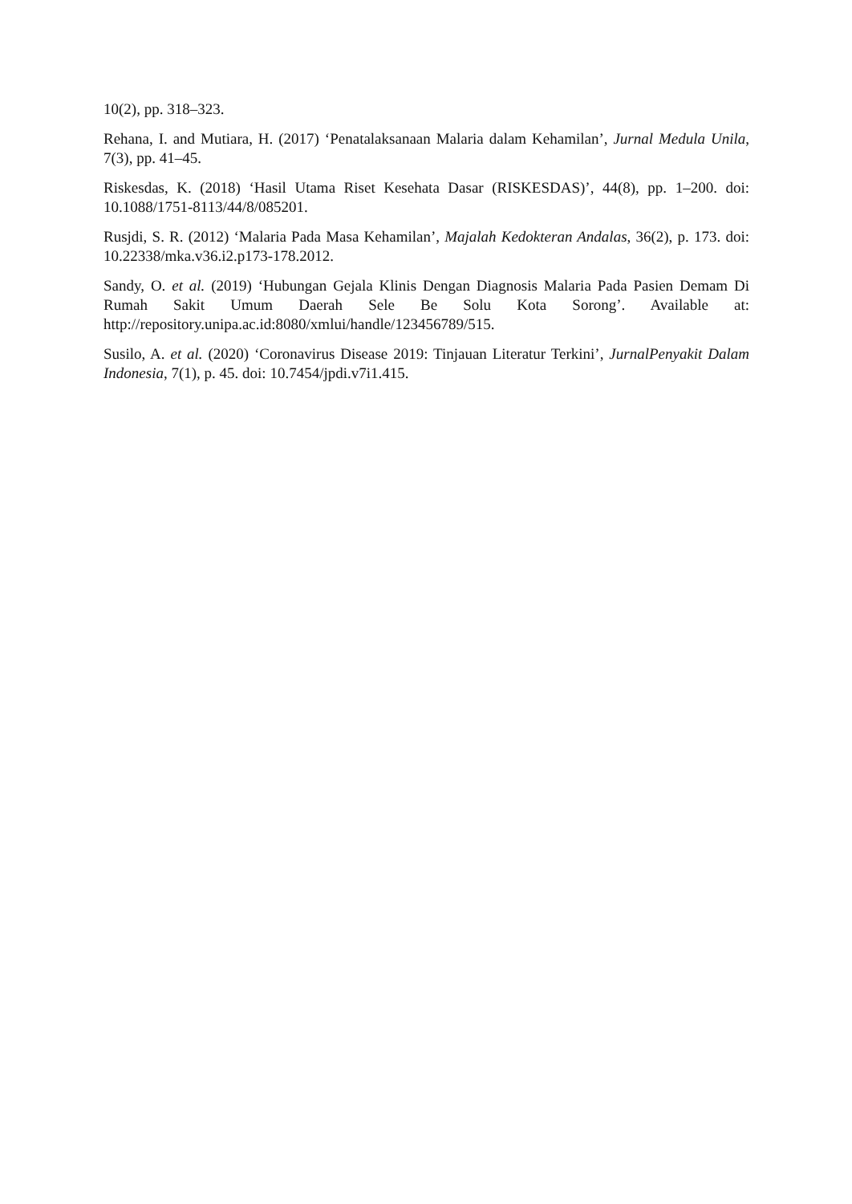10(2), pp. 318–323.
Rehana, I. and Mutiara, H. (2017) ‘Penatalaksanaan Malaria dalam Kehamilan’, Jurnal Medula Unila, 7(3), pp. 41–45.
Riskesdas, K. (2018) ‘Hasil Utama Riset Kesehata Dasar (RISKESDAS)’, 44(8), pp. 1–200. doi: 10.1088/1751-8113/44/8/085201.
Rusjdi, S. R. (2012) ‘Malaria Pada Masa Kehamilan’, Majalah Kedokteran Andalas, 36(2), p. 173. doi: 10.22338/mka.v36.i2.p173-178.2012.
Sandy, O. et al. (2019) ‘Hubungan Gejala Klinis Dengan Diagnosis Malaria Pada Pasien Demam Di Rumah Sakit Umum Daerah Sele Be Solu Kota Sorong’. Available at: http://repository.unipa.ac.id:8080/xmlui/handle/123456789/515.
Susilo, A. et al. (2020) ‘Coronavirus Disease 2019: Tinjauan Literatur Terkini’, JurnalPenyakit Dalam Indonesia, 7(1), p. 45. doi: 10.7454/jpdi.v7i1.415.